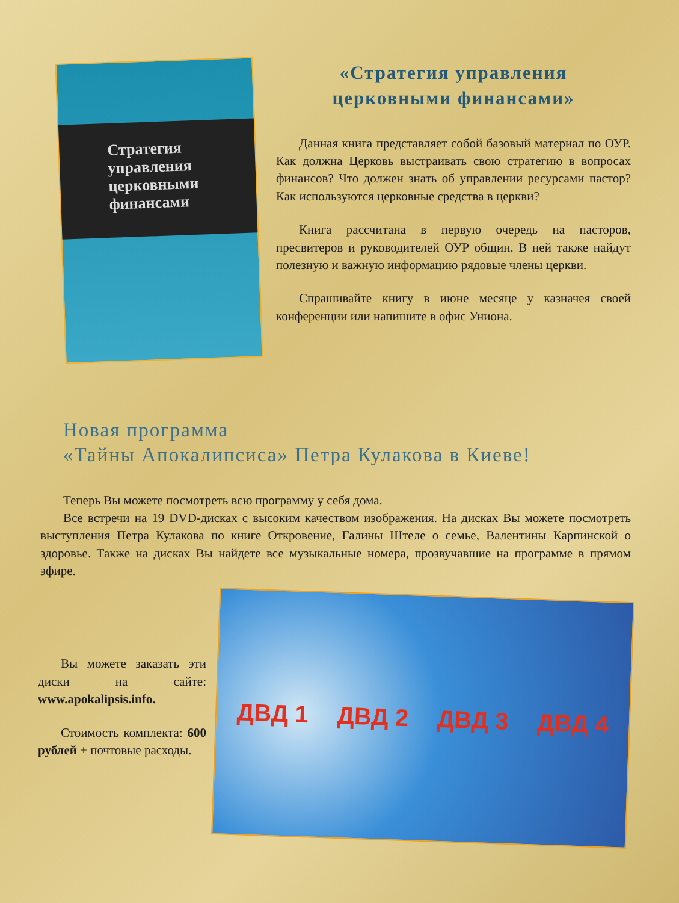Стратегия управления церковными финансами
«Стратегия управления
церковными финансами»
Данная книга представляет собой базовый материал по ОУР. Как должна Церковь выстраивать свою стратегию в вопросах финансов? Что должен знать об управлении ресурсами пастор? Как используются церковные средства в церкви?
Книга рассчитана в первую очередь на пасторов, пресвитеров и руководителей ОУР общин. В ней также найдут полезную и важную информацию рядовые члены церкви.
Спрашивайте книгу в июне месяце у казначея своей конференции или напишите в офис Униона.
Новая программа
«Тайны Апокалипсиса» Петра Кулакова в Киеве!
Теперь Вы можете посмотреть всю программу у себя дома.
Все встречи на 19 DVD-дисках с высоким качеством изображения. На дисках Вы можете посмотреть выступления Петра Кулакова по книге Откровение, Галины Штеле о семье, Валентины Карпинской о здоровье. Также на дисках Вы найдете все музыкальные номера, прозвучавшие на программе в прямом эфире.
Вы можете заказать эти диски на сайте: www.apokalipsis.info.
Стоимость комплекта: 600 рублей + почтовые расходы.
ДВД 1 ДВД 2 ДВД 3 ДВД 4